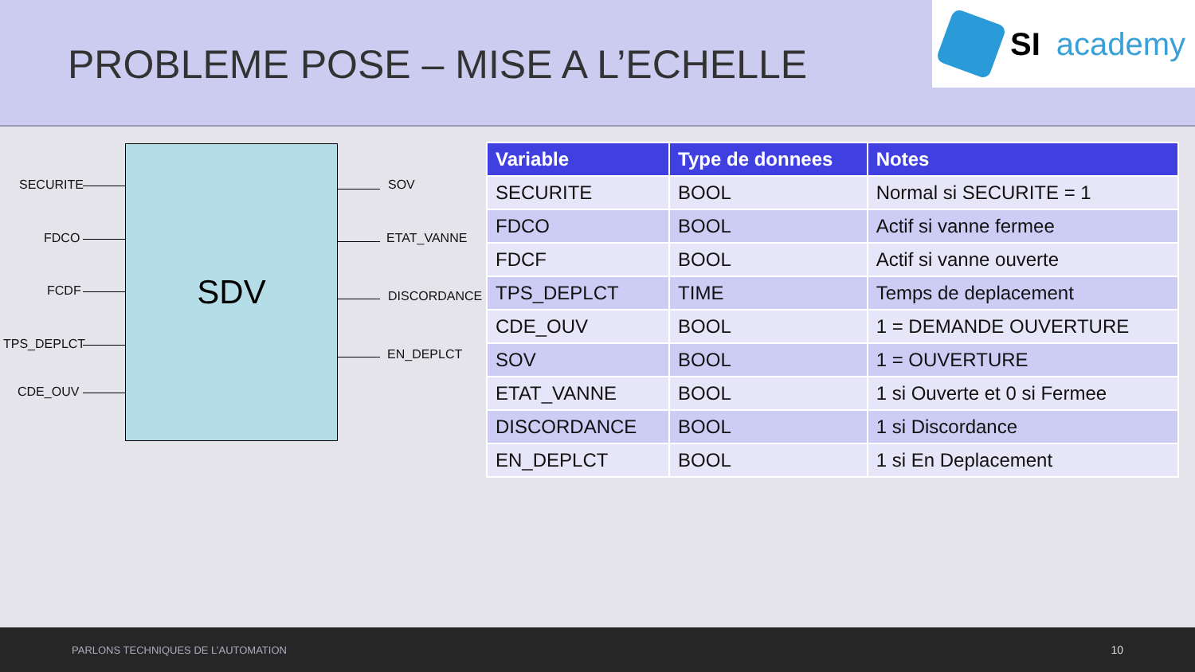PROBLEME POSE – MISE A L’ECHELLE
SI academy
SECURITE
FDCO
FCDF
TPS_DEPLCT
CDE_OUV
SDV
SOV
ETAT_VANNE
DISCORDANCE
EN_DEPLCT
| Variable | Type de donnees | Notes |
| --- | --- | --- |
| SECURITE | BOOL | Normal si SECURITE = 1 |
| FDCO | BOOL | Actif si vanne fermee |
| FDCF | BOOL | Actif si vanne ouverte |
| TPS_DEPLCT | TIME | Temps de deplacement |
| CDE_OUV | BOOL | 1 = DEMANDE OUVERTURE |
| SOV | BOOL | 1 = OUVERTURE |
| ETAT_VANNE | BOOL | 1 si Ouverte et 0 si Fermee |
| DISCORDANCE | BOOL | 1 si Discordance |
| EN_DEPLCT | BOOL | 1 si En Deplacement |
PARLONS TECHNIQUES DE L’AUTOMATION 10